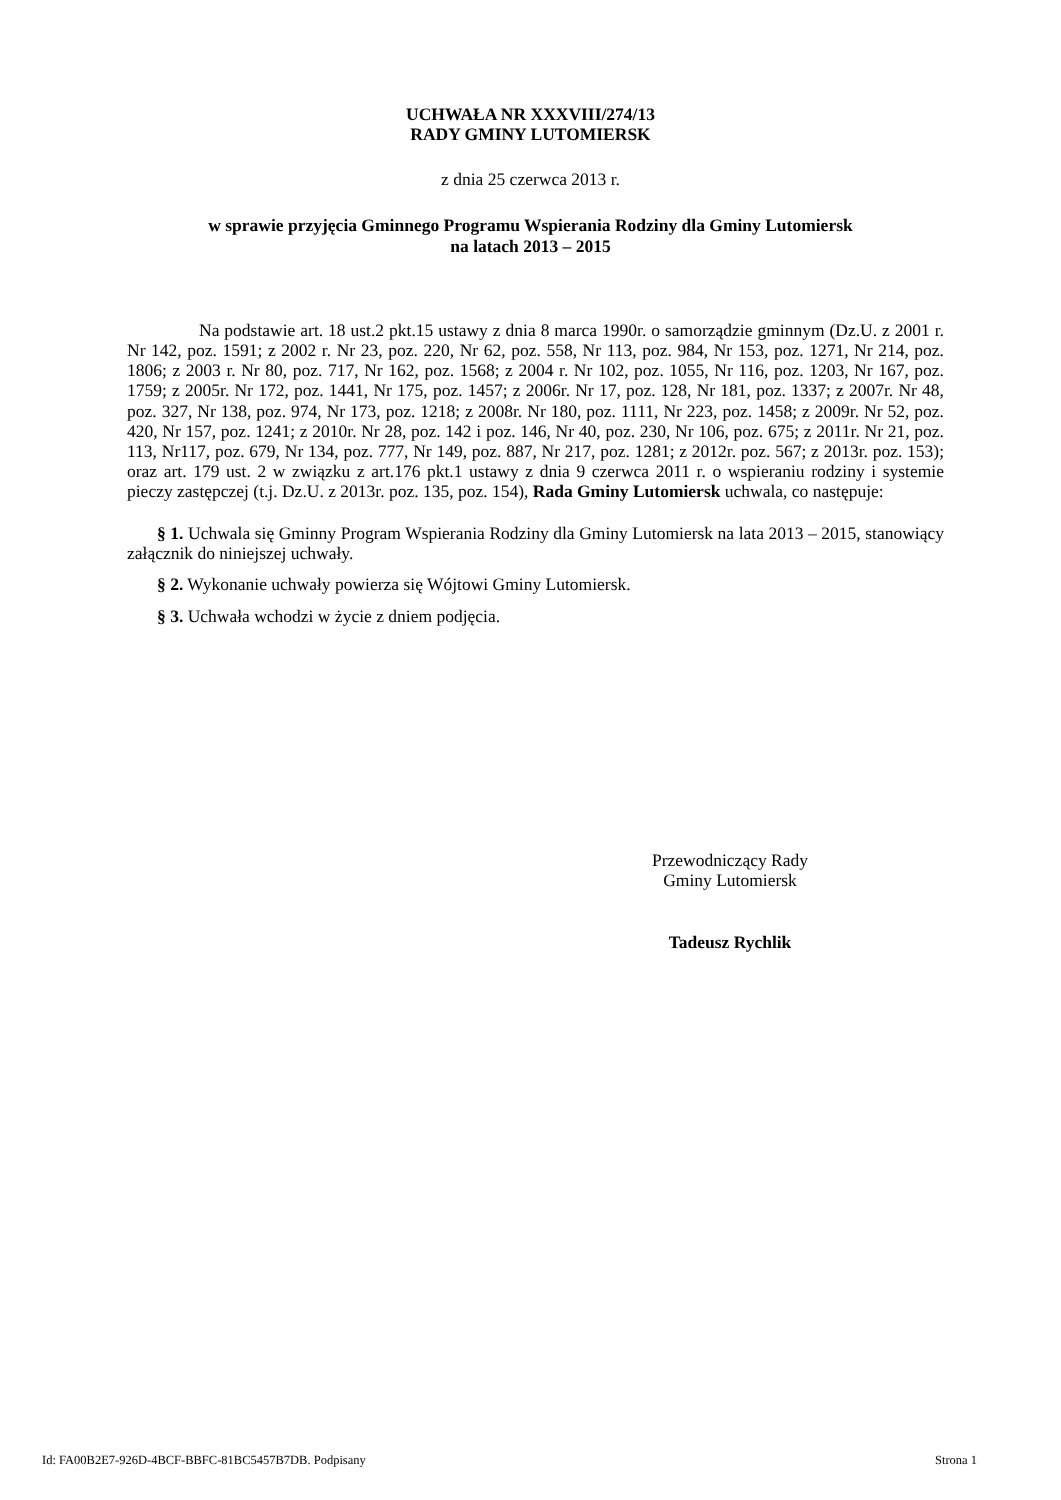UCHWAŁA NR XXXVIII/274/13
RADY GMINY LUTOMIERSK
z dnia 25 czerwca 2013 r.
w sprawie przyjęcia Gminnego Programu Wspierania Rodziny dla Gminy Lutomiersk
na latach 2013 – 2015
Na podstawie art. 18 ust.2 pkt.15 ustawy z dnia 8 marca 1990r. o samorządzie gminnym (Dz.U. z 2001 r. Nr 142, poz. 1591; z 2002 r. Nr 23, poz. 220, Nr 62, poz. 558, Nr 113, poz. 984, Nr 153, poz. 1271, Nr 214, poz. 1806; z 2003 r. Nr 80, poz. 717, Nr 162, poz. 1568; z 2004 r. Nr 102, poz. 1055, Nr 116, poz. 1203, Nr 167, poz. 1759; z 2005r. Nr 172, poz. 1441, Nr 175, poz. 1457; z 2006r. Nr 17, poz. 128, Nr 181, poz. 1337; z 2007r. Nr 48, poz. 327, Nr 138, poz. 974, Nr 173, poz. 1218; z 2008r. Nr 180, poz. 1111, Nr 223, poz. 1458; z 2009r. Nr 52, poz. 420, Nr 157, poz. 1241; z 2010r. Nr 28, poz. 142 i poz. 146, Nr 40, poz. 230, Nr 106, poz. 675; z 2011r. Nr 21, poz. 113, Nr117, poz. 679, Nr 134, poz. 777, Nr 149, poz. 887, Nr 217, poz. 1281; z 2012r. poz. 567; z 2013r. poz. 153); oraz art. 179 ust. 2 w związku z art.176 pkt.1 ustawy z dnia 9 czerwca 2011 r. o wspieraniu rodziny i systemie pieczy zastępczej (t.j. Dz.U. z 2013r. poz. 135, poz. 154), Rada Gminy Lutomiersk uchwala, co następuje:
§ 1. Uchwala się Gminny Program Wspierania Rodziny dla Gminy Lutomiersk na lata 2013 – 2015, stanowiący załącznik do niniejszej uchwały.
§ 2. Wykonanie uchwały powierza się Wójtowi Gminy Lutomiersk.
§ 3. Uchwała wchodzi w życie z dniem podjęcia.
Przewodniczący Rady
Gminy Lutomiersk
Tadeusz Rychlik
Id: FA00B2E7-926D-4BCF-BBFC-81BC5457B7DB. Podpisany Strona 1